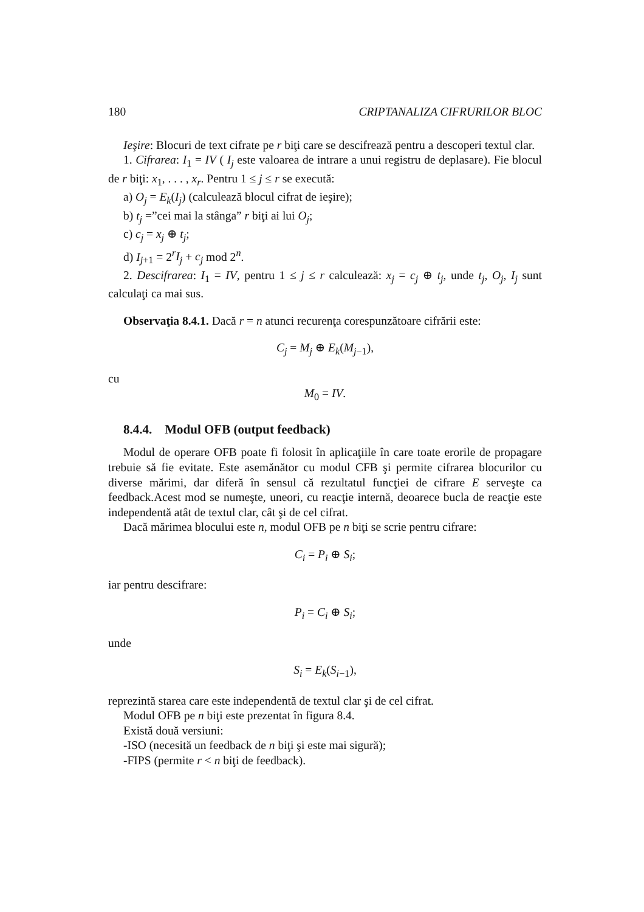180 CRIPTANALIZA CIFRURILOR BLOC
Ieşire: Blocuri de text cifrate pe r biţi care se descifrează pentru a descoperi textul clar.
1. Cifrarea: I<sub>1</sub> = IV ( I<sub>j</sub> este valoarea de intrare a unui registru de deplasare). Fie blocul de r biţi: x<sub>1</sub>, . . . , x<sub>r</sub>. Pentru 1 ≤ j ≤ r se execută:
a) O<sub>j</sub> = E<sub>k</sub>(I<sub>j</sub>) (calculează blocul cifrat de ieşire);
b) t<sub>j</sub> =”cei mai la stânga” r biţi ai lui O<sub>j</sub>;
c) c<sub>j</sub> = x<sub>j</sub> ⊕ t<sub>j</sub>;
d) I<sub>j+1</sub> = 2<sup>r</sup>I<sub>j</sub> + c<sub>j</sub> mod 2<sup>n</sup>.
2. Descifrarea: I<sub>1</sub> = IV, pentru 1 ≤ j ≤ r calculează: x<sub>j</sub> = c<sub>j</sub> ⊕ t<sub>j</sub>, unde t<sub>j</sub>, O<sub>j</sub>, I<sub>j</sub> sunt calculaţi ca mai sus.
Observaţia 8.4.1. Dacă r = n atunci recurenţa corespunzătoare cifrării este:
C<sub>j</sub> = M<sub>j</sub> ⊕ E<sub>k</sub>(M<sub>j−1</sub>),
cu
M<sub>0</sub> = IV.
8.4.4. Modul OFB (output feedback)
Modul de operare OFB poate fi folosit în aplicaţiile în care toate erorile de propagare trebuie să fie evitate. Este asemănător cu modul CFB şi permite cifrarea blocurilor cu diverse mărimi, dar diferă în sensul că rezultatul funcţiei de cifrare E serveşte ca feedback.Acest mod se numeşte, uneori, cu reacţie internă, deoarece bucla de reacţie este independentă atât de textul clar, cât şi de cel cifrat.
Dacă mărimea blocului este n, modul OFB pe n biţi se scrie pentru cifrare:
C<sub>i</sub> = P<sub>i</sub> ⊕ S<sub>i</sub>;
iar pentru descifrare:
P<sub>i</sub> = C<sub>i</sub> ⊕ S<sub>i</sub>;
unde
S<sub>i</sub> = E<sub>k</sub>(S<sub>i−1</sub>),
reprezintă starea care este independentă de textul clar şi de cel cifrat.
Modul OFB pe n biţi este prezentat în figura 8.4.
Există două versiuni:
-ISO (necesită un feedback de n biţi şi este mai sigură);
-FIPS (permite r < n biţi de feedback).